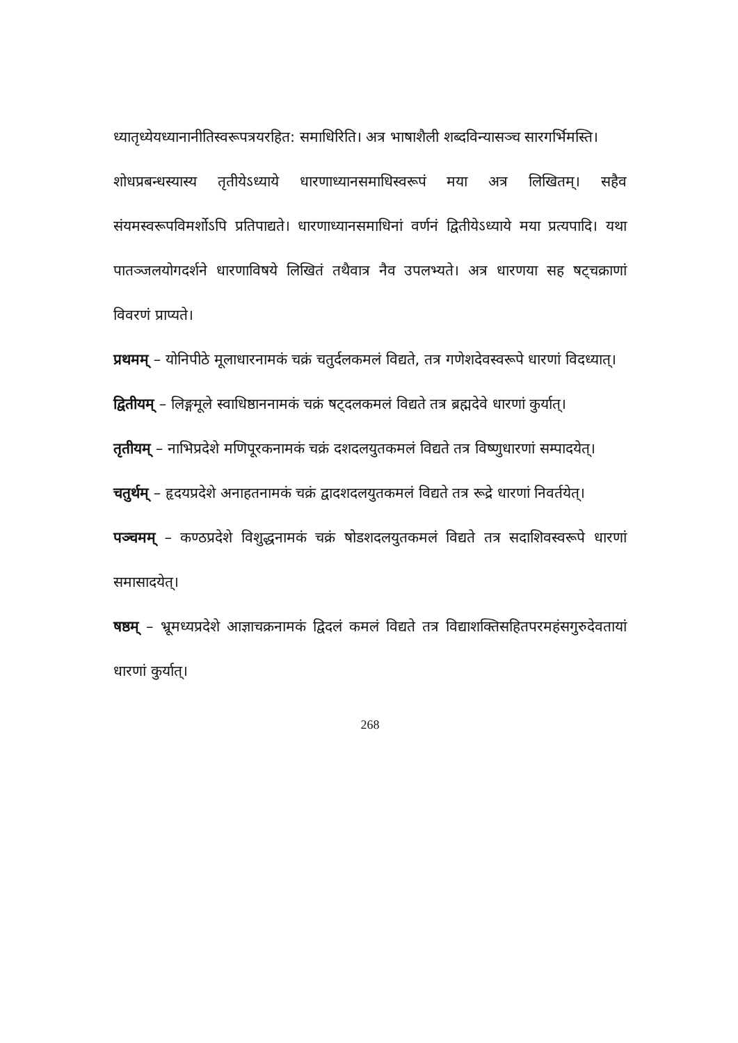ध्यातृध्येयध्यानानीतिस्वरूपत्रयरहित: समाधिरिति। अत्र भाषाशैली शब्दविन्यासञ्च सारगर्भिमस्ति।
शोधप्रबन्धस्यास्य तृतीयेऽध्याये धारणाध्यानसमाधिस्वरूपं मया अत्र लिखितम्। सहैव संयमस्वरूपविमर्शोऽपि प्रतिपाद्यते। धारणाध्यानसमाधिनां वर्णनं द्वितीयेऽध्याये मया प्रत्यपादि। यथा पातञ्जलयोगदर्शने धारणाविषये लिखितं तथैवात्र नैव उपलभ्यते। अत्र धारणया सह षट्चक्राणां विवरणं प्राप्यते।
प्रथमम् – योनिपीठे मूलाधारनामकं चक्रं चतुर्दलकमलं विद्यते, तत्र गणेशदेवस्वरूपे धारणां विदध्यात्।
द्वितीयम् – लिङ्गमूले स्वाधिष्ठाननामकं चक्रं षट्दलकमलं विद्यते तत्र ब्रह्मदेवे धारणां कुर्यात्।
तृतीयम् – नाभिप्रदेशे मणिपूरकनामकं चक्रं दशदलयुतकमलं विद्यते तत्र विष्णुधारणां सम्पादयेत्।
चतुर्थम् – हृदयप्रदेशे अनाहतनामकं चक्रं द्वादशदलयुतकमलं विद्यते तत्र रूद्रे धारणां निवर्तयेत्।
पञ्चमम् – कण्ठप्रदेशे विशुद्धनामकं चक्रं षोडशदलयुतकमलं विद्यते तत्र सदाशिवस्वरूपे धारणां समासादयेत्।
षष्ठम् – भ्रूमध्यप्रदेशे आज्ञाचक्रनामकं द्विदलं कमलं विद्यते तत्र विद्याशक्तिसहितपरमहंसगुरुदेवतायां धारणां कुर्यात्।
268